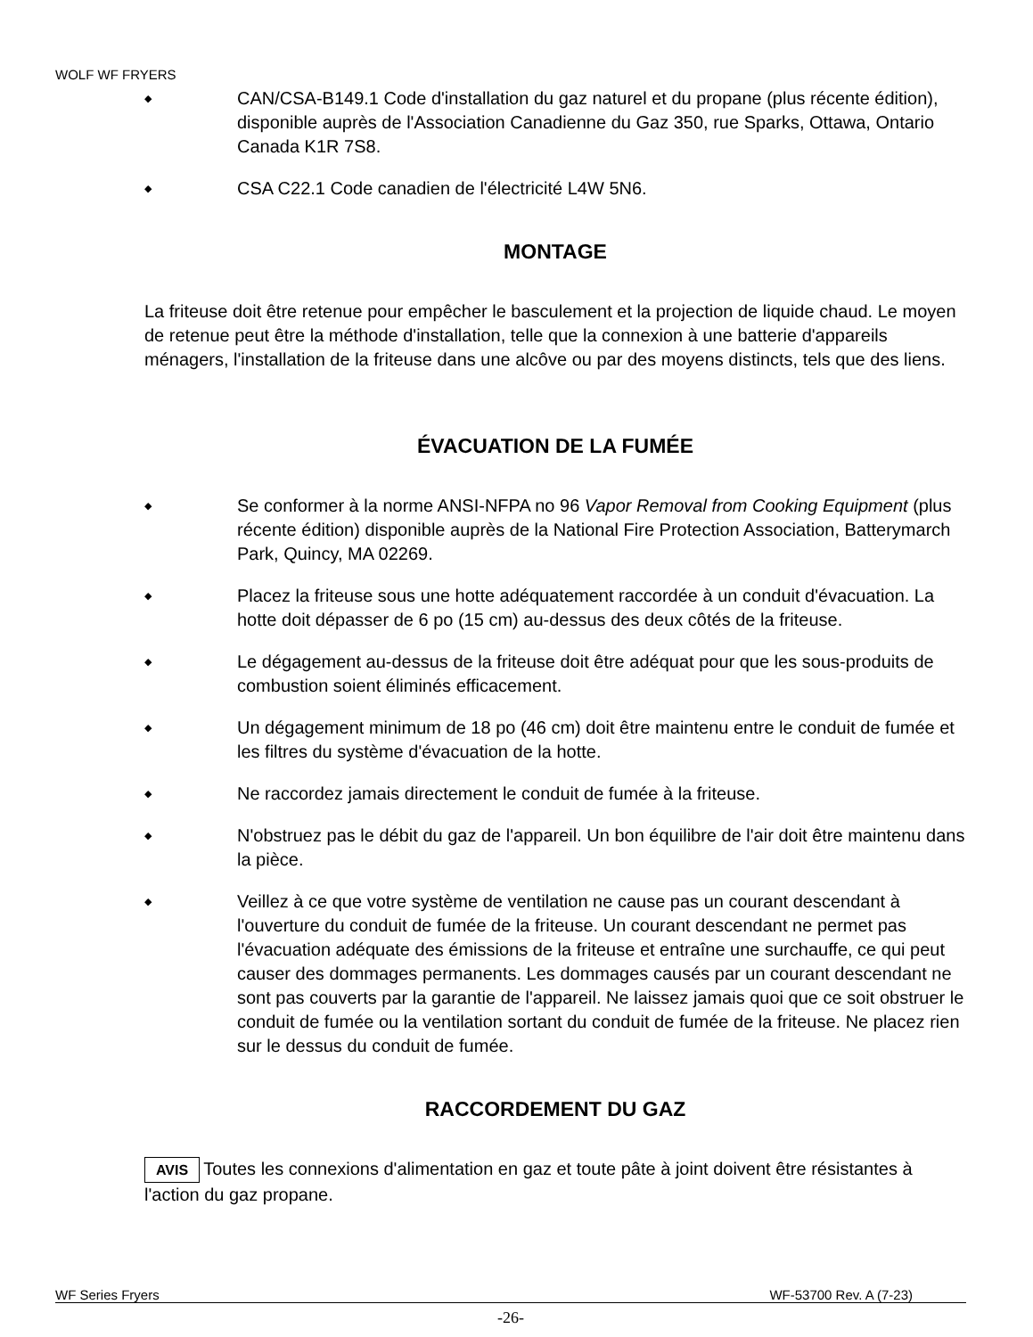WOLF WF FRYERS
◆ CAN/CSA-B149.1 Code d'installation du gaz naturel et du propane (plus récente édition), disponible auprès de l'Association Canadienne du Gaz 350, rue Sparks, Ottawa, Ontario Canada K1R 7S8.
◆ CSA C22.1 Code canadien de l'électricité L4W 5N6.
MONTAGE
La friteuse doit être retenue pour empêcher le basculement et la projection de liquide chaud. Le moyen de retenue peut être la méthode d'installation, telle que la connexion à une batterie d'appareils ménagers, l'installation de la friteuse dans une alcôve ou par des moyens distincts, tels que des liens.
ÉVACUATION DE LA FUMÉE
◆ Se conformer à la norme ANSI-NFPA no 96 Vapor Removal from Cooking Equipment (plus récente édition) disponible auprès de la National Fire Protection Association, Batterymarch Park, Quincy, MA 02269.
◆ Placez la friteuse sous une hotte adéquatement raccordée à un conduit d'évacuation. La hotte doit dépasser de 6 po (15 cm) au-dessus des deux côtés de la friteuse.
◆ Le dégagement au-dessus de la friteuse doit être adéquat pour que les sous-produits de combustion soient éliminés efficacement.
◆ Un dégagement minimum de 18 po (46 cm) doit être maintenu entre le conduit de fumée et les filtres du système d'évacuation de la hotte.
◆ Ne raccordez jamais directement le conduit de fumée à la friteuse.
◆ N'obstruez pas le débit du gaz de l'appareil. Un bon équilibre de l'air doit être maintenu dans la pièce.
◆ Veillez à ce que votre système de ventilation ne cause pas un courant descendant à l'ouverture du conduit de fumée de la friteuse. Un courant descendant ne permet pas l'évacuation adéquate des émissions de la friteuse et entraîne une surchauffe, ce qui peut causer des dommages permanents. Les dommages causés par un courant descendant ne sont pas couverts par la garantie de l'appareil. Ne laissez jamais quoi que ce soit obstruer le conduit de fumée ou la ventilation sortant du conduit de fumée de la friteuse. Ne placez rien sur le dessus du conduit de fumée.
RACCORDEMENT DU GAZ
AVIS Toutes les connexions d'alimentation en gaz et toute pâte à joint doivent être résistantes à l'action du gaz propane.
WF Series Fryers WF-53700 Rev. A (7-23)
-26-